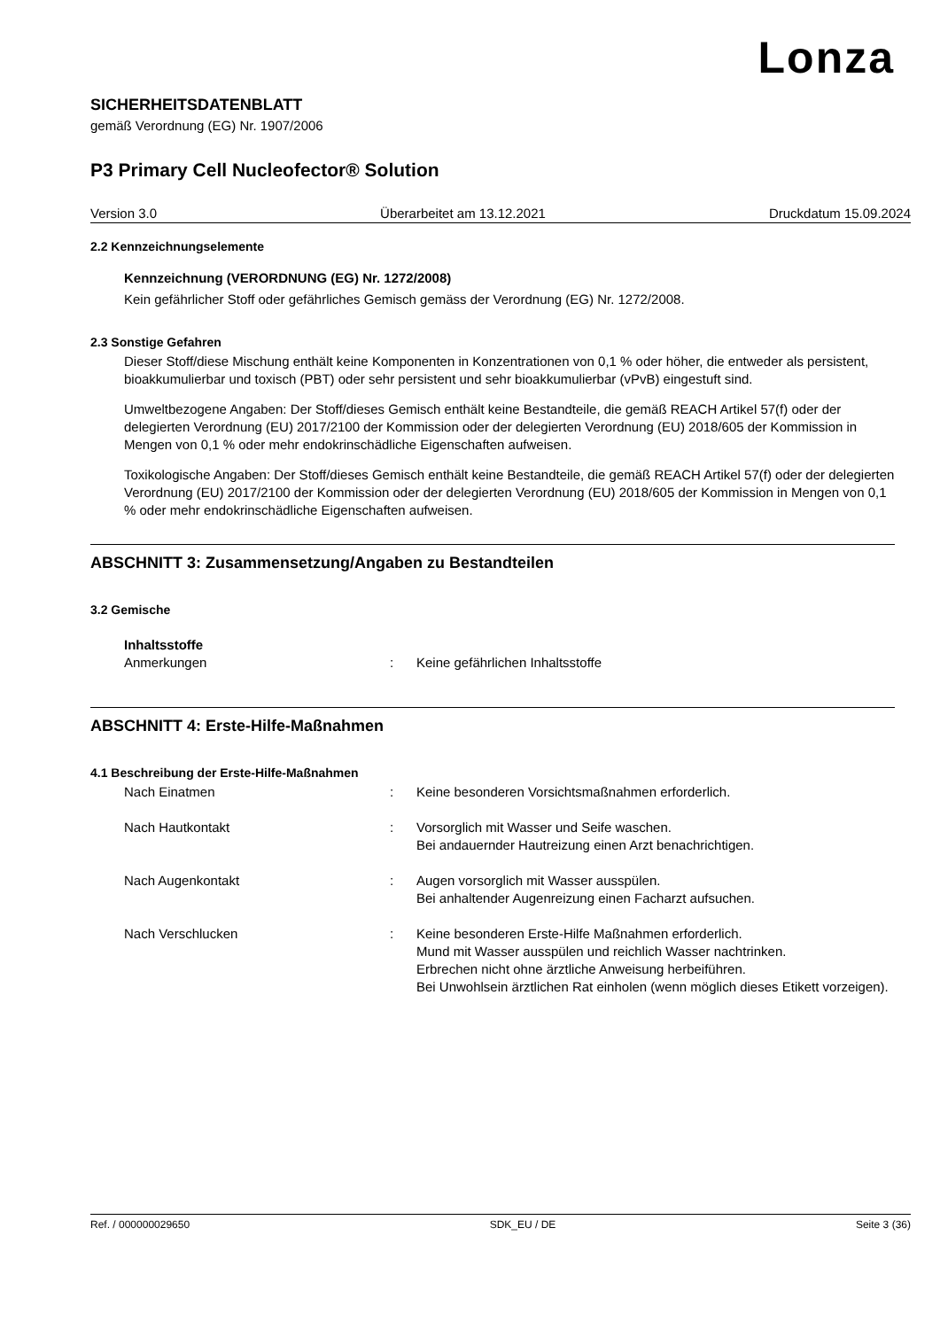Lonza
SICHERHEITSDATENBLATT
gemäß Verordnung (EG) Nr. 1907/2006
P3 Primary Cell Nucleofector® Solution
Version 3.0 Überarbeitet am 13.12.2021 Druckdatum 15.09.2024
2.2 Kennzeichnungselemente
Kennzeichnung (VERORDNUNG (EG) Nr. 1272/2008)
Kein gefährlicher Stoff oder gefährliches Gemisch gemäss der Verordnung (EG) Nr. 1272/2008.
2.3 Sonstige Gefahren
Dieser Stoff/diese Mischung enthält keine Komponenten in Konzentrationen von 0,1 % oder höher, die entweder als persistent, bioakkumulierbar und toxisch (PBT) oder sehr persistent und sehr bioakkumulierbar (vPvB) eingestuft sind.
Umweltbezogene Angaben: Der Stoff/dieses Gemisch enthält keine Bestandteile, die gemäß REACH Artikel 57(f) oder der delegierten Verordnung (EU) 2017/2100 der Kommission oder der delegierten Verordnung (EU) 2018/605 der Kommission in Mengen von 0,1 % oder mehr endokrinschädliche Eigenschaften aufweisen.
Toxikologische Angaben: Der Stoff/dieses Gemisch enthält keine Bestandteile, die gemäß REACH Artikel 57(f) oder der delegierten Verordnung (EU) 2017/2100 der Kommission oder der delegierten Verordnung (EU) 2018/605 der Kommission in Mengen von 0,1 % oder mehr endokrinschädliche Eigenschaften aufweisen.
ABSCHNITT 3: Zusammensetzung/Angaben zu Bestandteilen
3.2 Gemische
Inhaltsstoffe
Anmerkungen: Keine gefährlichen Inhaltsstoffe
ABSCHNITT 4: Erste-Hilfe-Maßnahmen
4.1 Beschreibung der Erste-Hilfe-Maßnahmen
Nach Einatmen: Keine besonderen Vorsichtsmaßnahmen erforderlich.
Nach Hautkontakt: Vorsorglich mit Wasser und Seife waschen.
Bei andauernder Hautreizung einen Arzt benachrichtigen.
Nach Augenkontakt: Augen vorsorglich mit Wasser ausspülen.
Bei anhaltender Augenreizung einen Facharzt aufsuchen.
Nach Verschlucken: Keine besonderen Erste-Hilfe Maßnahmen erforderlich.
Mund mit Wasser ausspülen und reichlich Wasser nachtrinken.
Erbrechen nicht ohne ärztliche Anweisung herbeiführen.
Bei Unwohlsein ärztlichen Rat einholen (wenn möglich dieses Etikett vorzeigen).
Ref. / 000000029650 SDK_EU / DE Seite 3 (36)